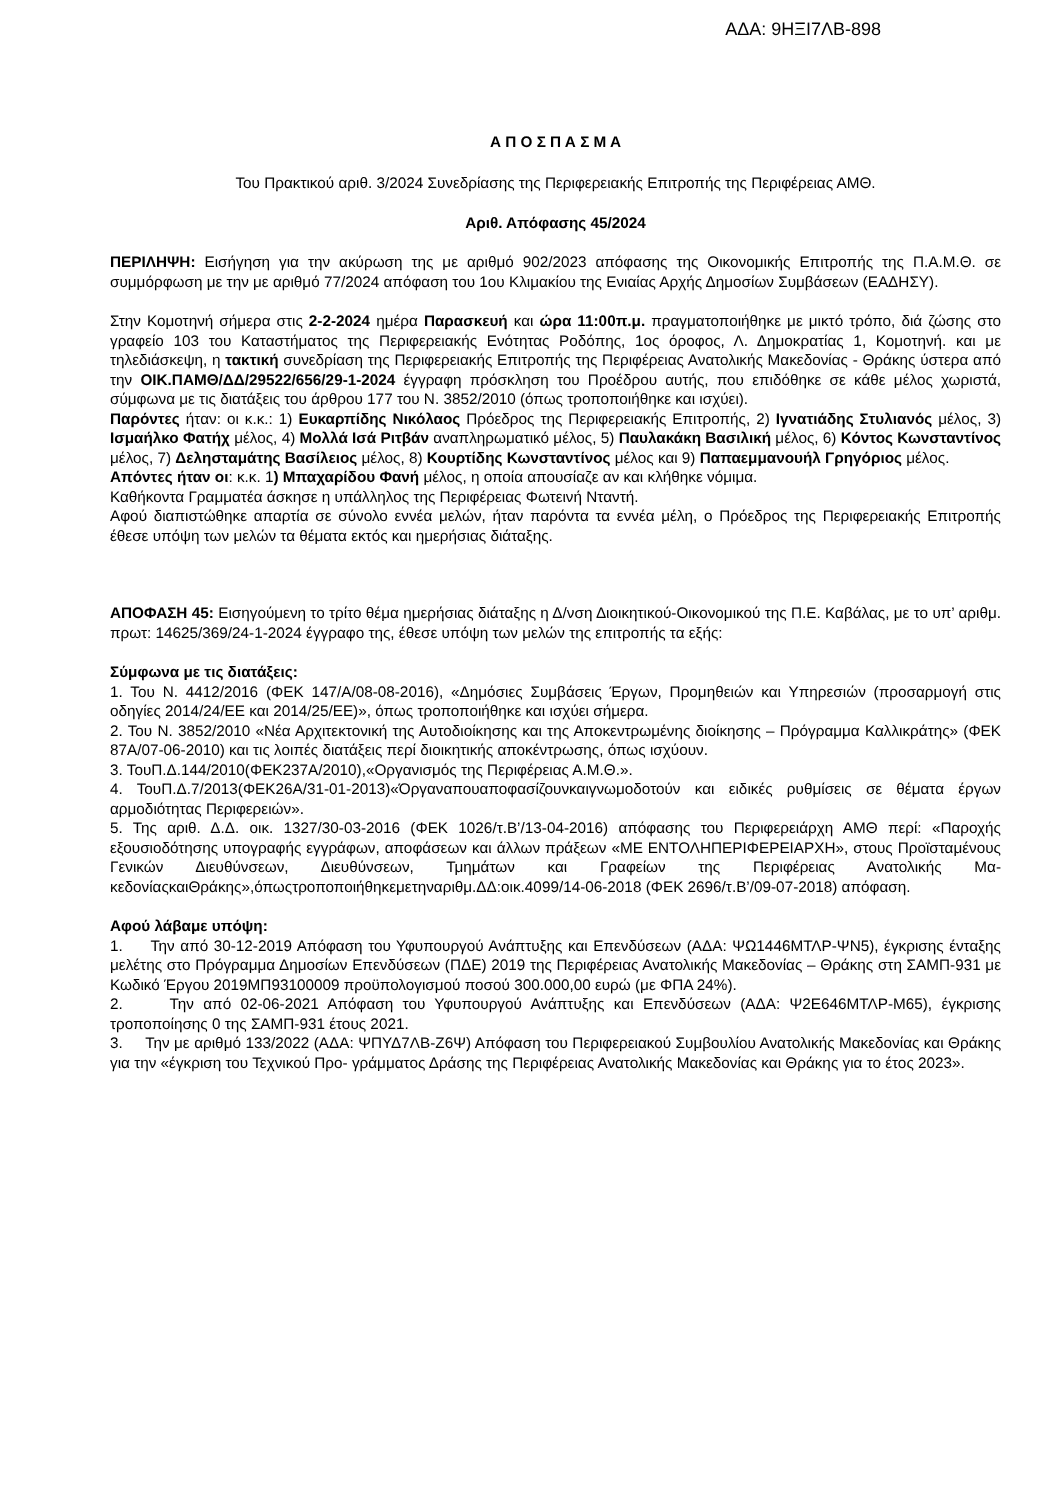ΑΔΑ: 9ΗΞΙ7ΛΒ-898
Α Π Ο Σ Π Α Σ Μ Α
Του Πρακτικού αριθ. 3/2024 Συνεδρίασης της Περιφερειακής Επιτροπής της Περιφέρειας ΑΜΘ.
Αριθ. Απόφασης 45/2024
ΠΕΡΙΛΗΨΗ: Εισήγηση για την ακύρωση της με αριθμό 902/2023 απόφασης της Οικονομικής Επιτροπής της Π.Α.Μ.Θ. σε συμμόρφωση με την με αριθμό 77/2024 απόφαση του 1ου Κλιμακίου της Ενιαίας Αρχής Δημοσίων Συμβάσεων (ΕΑΔΗΣΥ).
Στην Κομοτηνή σήμερα στις 2-2-2024 ημέρα Παρασκευή και ώρα 11:00π.μ. πραγματοποιήθηκε με μικτό τρόπο, διά ζώσης στο γραφείο 103 του Καταστήματος της Περιφερειακής Ενότητας Ροδόπης, 1ος όροφος, Λ. Δημοκρατίας 1, Κομοτηνή. και με τηλεδιάσκεψη, η τακτική συνεδρίαση της Περιφερειακής Επιτροπής της Περιφέρειας Ανατολικής Μακεδονίας - Θράκης ύστερα από την ΟΙΚ.ΠΑΜΘ/ΔΔ/29522/656/29-1-2024 έγγραφη πρόσκληση του Προέδρου αυτής, που επιδόθηκε σε κάθε μέλος χωριστά, σύμφωνα με τις διατάξεις του άρθρου 177 του Ν. 3852/2010 (όπως τροποποιήθηκε και ισχύει).
Παρόντες ήταν: οι κ.κ.: 1) Ευκαρπίδης Νικόλαος Πρόεδρος της Περιφερειακής Επιτροπής, 2) Ιγνατιάδης Στυλιανός μέλος, 3) Ισμαήλκο Φατήχ μέλος, 4) Μολλά Ισά Ριτβάν αναπληρωματικό μέλος, 5) Παυλακάκη Βασιλική μέλος, 6) Κόντος Κωνσταντίνος μέλος, 7) Δελησταμάτης Βασίλειος μέλος, 8) Κουρτίδης Κωνσταντίνος μέλος και 9) Παπαεμμανουήλ Γρηγόριος μέλος.
Απόντες ήταν οι: κ.κ. 1) Μπαχαρίδου Φανή μέλος, η οποία απουσίαζε αν και κλήθηκε νόμιμα.
Καθήκοντα Γραμματέα άσκησε η υπάλληλος της Περιφέρειας Φωτεινή Νταντή.
Αφού διαπιστώθηκε απαρτία σε σύνολο εννέα μελών, ήταν παρόντα τα εννέα μέλη, ο Πρόεδρος της Περιφερειακής Επιτροπής έθεσε υπόψη των μελών τα θέματα εκτός και ημερήσιας διάταξης.
ΑΠΟΦΑΣΗ 45: Εισηγούμενη το τρίτο θέμα ημερήσιας διάταξης η Δ/νση Διοικητικού-Οικονομικού της Π.Ε. Καβάλας, με το υπ’ αριθμ. πρωτ: 14625/369/24-1-2024 έγγραφο της, έθεσε υπόψη των μελών της επιτροπής τα εξής:
Σύμφωνα με τις διατάξεις:
1. Του Ν. 4412/2016 (ΦΕΚ 147/Α/08-08-2016), «Δημόσιες Συμβάσεις Έργων, Προμηθειών και Υπηρεσιών (προσαρμογή στις οδηγίες 2014/24/ΕΕ και 2014/25/ΕΕ)», όπως τροποποιήθηκε και ισχύει σήμερα.
2. Του Ν. 3852/2010 «Νέα Αρχιτεκτονική της Αυτοδιοίκησης και της Αποκεντρωμένης διοίκησης – Πρόγραμμα Καλλικράτης» (ΦΕΚ 87Α/07-06-2010) και τις λοιπές διατάξεις περί διοικητικής αποκέντρωσης, όπως ισχύουν.
3. ΤουΠ.Δ.144/2010(ΦΕΚ237Α/2010),«Οργανισμός της Περιφέρειας Α.Μ.Θ.».
4. ΤουΠ.Δ.7/2013(ΦΕΚ26Α/31-01-2013)«Όργαναπουαποφασίζουνκαιγνωμοδοτούν και ειδικές ρυθμίσεις σε θέματα έργων αρμοδιότητας Περιφερειών».
5. Της αριθ. Δ.Δ. οικ. 1327/30-03-2016 (ΦΕΚ 1026/τ.Β’/13-04-2016) απόφασης του Περιφερειάρχη ΑΜΘ περί: «Παροχής εξουσιοδότησης υπογραφής εγγράφων, αποφάσεων και άλλων πράξεων «ΜΕ ΕΝΤΟΛΗΠΕΡΙΦΕΡΕΙΑΡΧΗ», στους Προϊσταμένους Γενικών Διευθύνσεων, Διευθύνσεων, Τμημάτων και Γραφείων της Περιφέρειας Ανατολικής Μα-κεδονίαςκαιΘράκης»,όπωςτροποποιήθηκεμετηναριθμ.ΔΔ:οικ.4099/14-06-2018 (ΦΕΚ 2696/τ.Β’/09-07-2018) απόφαση.
Αφού λάβαμε υπόψη:
1. Την από 30-12-2019 Απόφαση του Υφυπουργού Ανάπτυξης και Επενδύσεων (ΑΔΑ: ΨΩ1446ΜΤΛΡ-ΨΝ5), έγκρισης ένταξης μελέτης στο Πρόγραμμα Δημοσίων Επενδύσεων (ΠΔΕ) 2019 της Περιφέρειας Ανατολικής Μακεδονίας – Θράκης στη ΣΑΜΠ-931 με Κωδικό Έργου 2019ΜΠ93100009 προϋπολογισμού ποσού 300.000,00 ευρώ (με ΦΠΑ 24%).
2. Την από 02-06-2021 Απόφαση του Υφυπουργού Ανάπτυξης και Επενδύσεων (ΑΔΑ: Ψ2Ε646ΜΤΛΡ-Μ65), έγκρισης τροποποίησης 0 της ΣΑΜΠ-931 έτους 2021.
3. Την με αριθμό 133/2022 (ΑΔΑ: ΨΠΥΔ7ΛΒ-Ζ6Ψ) Απόφαση του Περιφερειακού Συμβουλίου Ανατολικής Μακεδονίας και Θράκης για την «έγκριση του Τεχνικού Προ- γράμματος Δράσης της Περιφέρειας Ανατολικής Μακεδονίας και Θράκης για το έτος 2023».